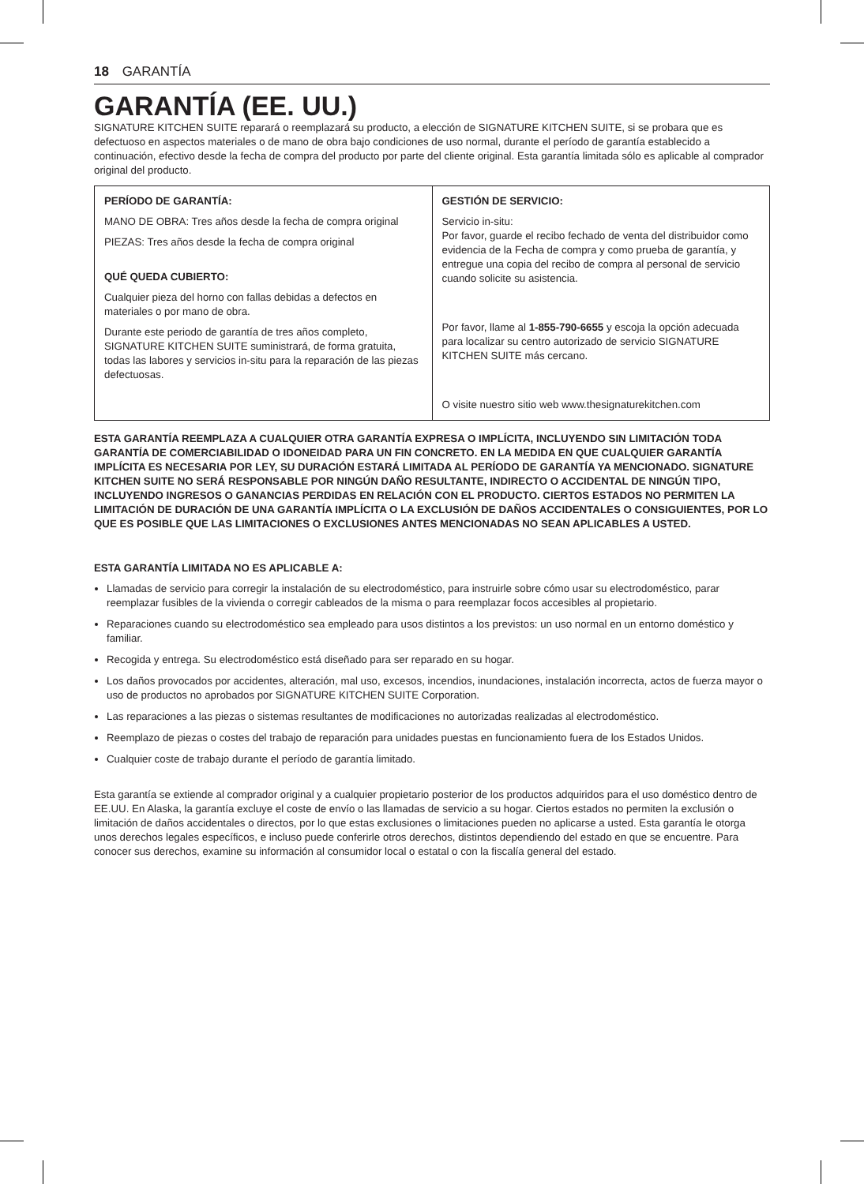18 GARANTÍA
GARANTÍA (EE. UU.)
SIGNATURE KITCHEN SUITE reparará o reemplazará su producto, a elección de SIGNATURE KITCHEN SUITE, si se probara que es defectuoso en aspectos materiales o de mano de obra bajo condiciones de uso normal, durante el período de garantía establecido a continuación, efectivo desde la fecha de compra del producto por parte del cliente original. Esta garantía limitada sólo es aplicable al comprador original del producto.
| PERÍODO DE GARANTÍA: MANO DE OBRA: Tres años desde la fecha de compra original PIEZAS: Tres años desde la fecha de compra original QUÉ QUEDA CUBIERTO: Cualquier pieza del horno con fallas debidas a defectos en materiales o por mano de obra. Durante este periodo de garantía de tres años completo, SIGNATURE KITCHEN SUITE suministrará, de forma gratuita, todas las labores y servicios in-situ para la reparación de las piezas defectuosas. | GESTIÓN DE SERVICIO: Servicio in-situ: Por favor, guarde el recibo fechado de venta del distribuidor como evidencia de la Fecha de compra y como prueba de garantía, y entregue una copia del recibo de compra al personal de servicio cuando solicite su asistencia. Por favor, llame al 1-855-790-6655 y escoja la opción adecuada para localizar su centro autorizado de servicio SIGNATURE KITCHEN SUITE más cercano. O visite nuestro sitio web www.thesignaturekitchen.com |
ESTA GARANTÍA REEMPLAZA A CUALQUIER OTRA GARANTÍA EXPRESA O IMPLÍCITA, INCLUYENDO SIN LIMITACIÓN TODA GARANTÍA DE COMERCIABILIDAD O IDONEIDAD PARA UN FIN CONCRETO. EN LA MEDIDA EN QUE CUALQUIER GARANTÍA IMPLÍCITA ES NECESARIA POR LEY, SU DURACIÓN ESTARÁ LIMITADA AL PERÍODO DE GARANTÍA YA MENCIONADO. SIGNATURE KITCHEN SUITE NO SERÁ RESPONSABLE POR NINGÚN DAÑO RESULTANTE, INDIRECTO O ACCIDENTAL DE NINGÚN TIPO, INCLUYENDO INGRESOS O GANANCIAS PERDIDAS EN RELACIÓN CON EL PRODUCTO. CIERTOS ESTADOS NO PERMITEN LA LIMITACIÓN DE DURACIÓN DE UNA GARANTÍA IMPLÍCITA O LA EXCLUSIÓN DE DAÑOS ACCIDENTALES O CONSIGUIENTES, POR LO QUE ES POSIBLE QUE LAS LIMITACIONES O EXCLUSIONES ANTES MENCIONADAS NO SEAN APLICABLES A USTED.
ESTA GARANTÍA LIMITADA NO ES APLICABLE A:
Llamadas de servicio para corregir la instalación de su electrodoméstico, para instruirle sobre cómo usar su electrodoméstico, parar reemplazar fusibles de la vivienda o corregir cableados de la misma o para reemplazar focos accesibles al propietario.
Reparaciones cuando su electrodoméstico sea empleado para usos distintos a los previstos: un uso normal en un entorno doméstico y familiar.
Recogida y entrega. Su electrodoméstico está diseñado para ser reparado en su hogar.
Los daños provocados por accidentes, alteración, mal uso, excesos, incendios, inundaciones, instalación incorrecta, actos de fuerza mayor o uso de productos no aprobados por SIGNATURE KITCHEN SUITE Corporation.
Las reparaciones a las piezas o sistemas resultantes de modificaciones no autorizadas realizadas al electrodoméstico.
Reemplazo de piezas o costes del trabajo de reparación para unidades puestas en funcionamiento fuera de los Estados Unidos.
Cualquier coste de trabajo durante el período de garantía limitado.
Esta garantía se extiende al comprador original y a cualquier propietario posterior de los productos adquiridos para el uso doméstico dentro de EE.UU. En Alaska, la garantía excluye el coste de envío o las llamadas de servicio a su hogar. Ciertos estados no permiten la exclusión o limitación de daños accidentales o directos, por lo que estas exclusiones o limitaciones pueden no aplicarse a usted. Esta garantía le otorga unos derechos legales específicos, e incluso puede conferirle otros derechos, distintos dependiendo del estado en que se encuentre. Para conocer sus derechos, examine su información al consumidor local o estatal o con la fiscalía general del estado.